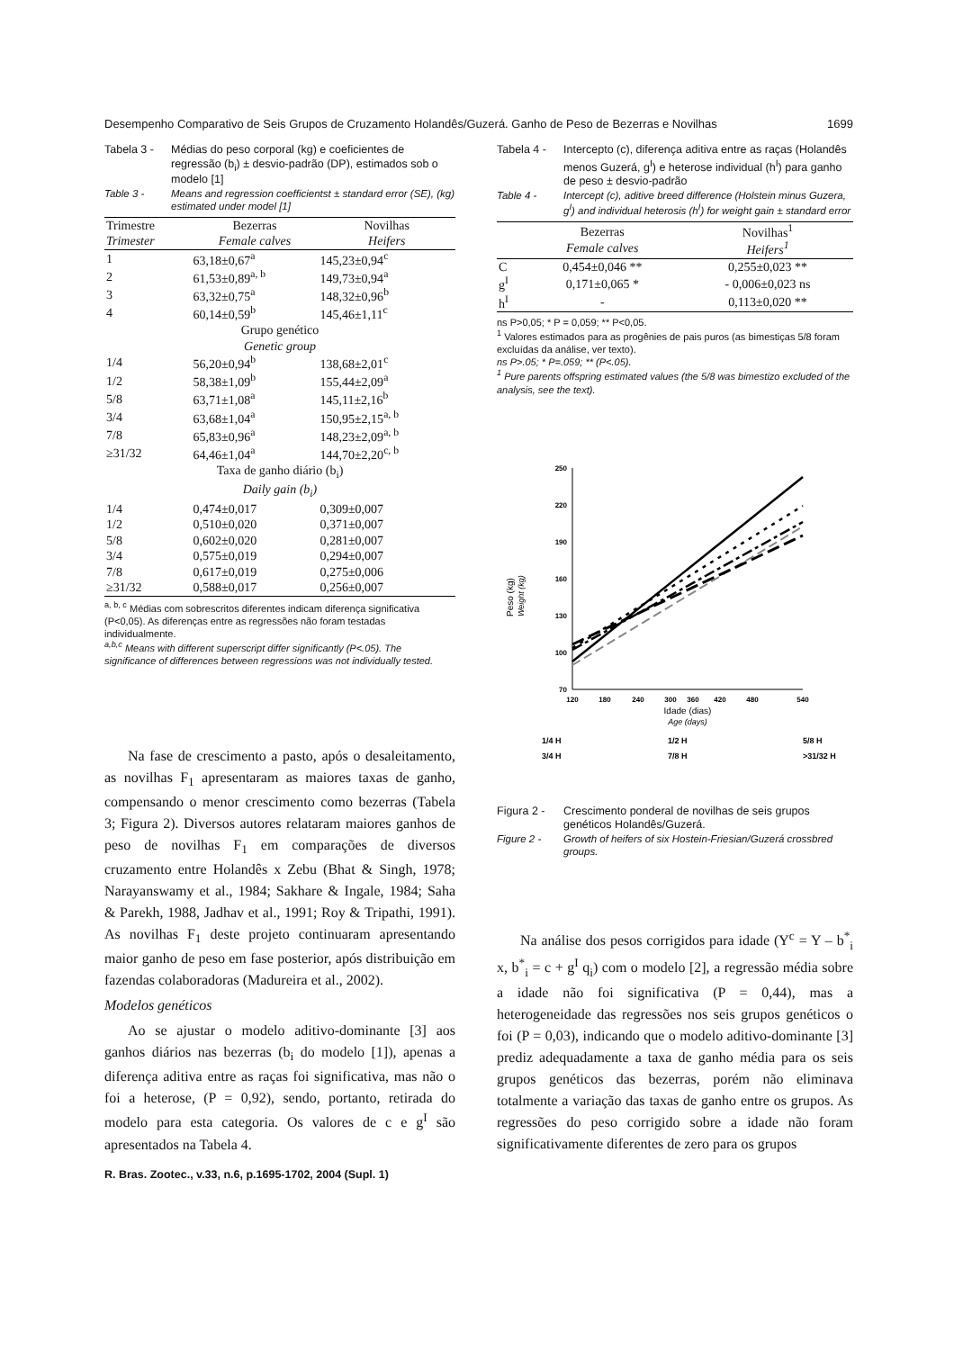Desempenho Comparativo de Seis Grupos de Cruzamento Holandês/Guzerá. Ganho de Peso de Bezerras e Novilhas 1699
Tabela 3 - Médias do peso corporal (kg) e coeficientes de regressão (b<sub>i</sub>) ± desvio-padrão (DP), estimados sob o modelo [1]
Table 3 - Means and regression coefficientst ± standard error (SE), (kg) estimated under model [1]
| Trimestre Trimester | Bezerras Female calves | Novilhas Heifers |
| --- | --- | --- |
| 1 | 63,18±0,67<sup>a</sup> | 145,23±0,94<sup>c</sup> |
| 2 | 61,53±0,89<sup>a, b</sup> | 149,73±0,94<sup>a</sup> |
| 3 | 63,32±0,75<sup>a</sup> | 148,32±0,96<sup>b</sup> |
| 4 | 60,14±0,59<sup>b</sup> | 145,46±1,11<sup>c</sup> |
| Grupo genético Genetic group | | |
| 1/4 | 56,20±0,94<sup>b</sup> | 138,68±2,01<sup>c</sup> |
| 1/2 | 58,38±1,09<sup>b</sup> | 155,44±2,09<sup>a</sup> |
| 5/8 | 63,71±1,08<sup>a</sup> | 145,11±2,16<sup>b</sup> |
| 3/4 | 63,68±1,04<sup>a</sup> | 150,95±2,15<sup>a, b</sup> |
| 7/8 | 65,83±0,96<sup>a</sup> | 148,23±2,09<sup>a, b</sup> |
| ≥31/32 | 64,46±1,04<sup>a</sup> | 144,70±2,20<sup>c, b</sup> |
| Taxa de ganho diário (b<sub>i</sub>) Daily gain (b<sub>i</sub>) | | |
| 1/4 | 0,474±0,017 | 0,309±0,007 |
| 1/2 | 0,510±0,020 | 0,371±0,007 |
| 5/8 | 0,602±0,020 | 0,281±0,007 |
| 3/4 | 0,575±0,019 | 0,294±0,007 |
| 7/8 | 0,617±0,019 | 0,275±0,006 |
| ≥31/32 | 0,588±0,017 | 0,256±0,007 |
<sup>a, b, c</sup> Médias com sobrescritos diferentes indicam diferença significativa (P<0,05). As diferenças entre as regressões não foram testadas individualmente.
<sup>a,b,c</sup> Means with different superscript differ significantly (P<.05). The significance of differences between regressions was not individually tested.
Na fase de crescimento a pasto, após o desaleitamento, as novilhas F<sub>1</sub> apresentaram as maiores taxas de ganho, compensando o menor crescimento como bezerras (Tabela 3; Figura 2). Diversos autores relataram maiores ganhos de peso de novilhas F<sub>1</sub> em comparações de diversos cruzamento entre Holandês x Zebu (Bhat & Singh, 1978; Narayanswamy et al., 1984; Sakhare & Ingale, 1984; Saha & Parekh, 1988, Jadhav et al., 1991; Roy & Tripathi, 1991). As novilhas F<sub>1</sub> deste projeto continuaram apresentando maior ganho de peso em fase posterior, após distribuição em fazendas colaboradoras (Madureira et al., 2002).
Modelos genéticos
Ao se ajustar o modelo aditivo-dominante [3] aos ganhos diários nas bezerras (b<sub>i</sub> do modelo [1]), apenas a diferença aditiva entre as raças foi significativa, mas não o foi a heterose, (P = 0,92), sendo, portanto, retirada do modelo para esta categoria. Os valores de c e g<sup>I</sup> são apresentados na Tabela 4.
R. Bras. Zootec., v.33, n.6, p.1695-1702, 2004 (Supl. 1)
Tabela 4 - Intercepto (c), diferença aditiva entre as raças (Holandês menos Guzerá, g<sup>I</sup>) e heterose individual (h<sup>I</sup>) para ganho de peso ± desvio-padrão
Table 4 - Intercept (c), aditive breed difference (Holstein minus Guzera, g<sup>I</sup>) and individual heterosis (h<sup>I</sup>) for weight gain ± standard error
| | Bezerras Female calves | Novilhas<sup>1</sup> Heifers<sup>1</sup> |
| --- | --- | --- |
| C | 0,454±0,046 ** | 0,255±0,023 ** |
| g<sup>I</sup> | 0,171±0,065 * | - 0,006±0,023 ns |
| h<sup>I</sup> | - | 0,113±0,020 ** |
ns P>0,05; * P = 0,059; ** P<0,05.
<sup>1</sup> Valores estimados para as progênies de pais puros (as bimestiças 5/8 foram excluídas da análise, ver texto).
ns P>.05; * P=.059; ** (P<.05).
<sup>1</sup> Pure parents offspring estimated values (the 5/8 was bimestizo excluded of the analysis, see the text).
Peso (kg)
Weight (kg)
250
220
190
160
130
100
70
120
180
240
300
360
420
480
540
Idade (dias)
Age (days)
1/4 H
1/2 H
5/8 H
3/4 H
7/8 H
>31/32 H
Figura 2 - Crescimento ponderal de novilhas de seis grupos genéticos Holandês/Guzerá.
Figure 2 - Growth of heifers of six Hostein-Friesian/Guzerá crossbred groups.
Na análise dos pesos corrigidos para idade (Y<sup>c</sup> = Y – b<sup>*</sup><sub>i</sub> x, b<sup>*</sup><sub>i</sub> = c + g<sup>I</sup> q<sub>i</sub>) com o modelo [2], a regressão média sobre a idade não foi significativa (P = 0,44), mas a heterogeneidade das regressões nos seis grupos genéticos o foi (P = 0,03), indicando que o modelo aditivo-dominante [3] prediz adequadamente a taxa de ganho média para os seis grupos genéticos das bezerras, porém não eliminava totalmente a variação das taxas de ganho entre os grupos. As regressões do peso corrigido sobre a idade não foram significativamente diferentes de zero para os grupos